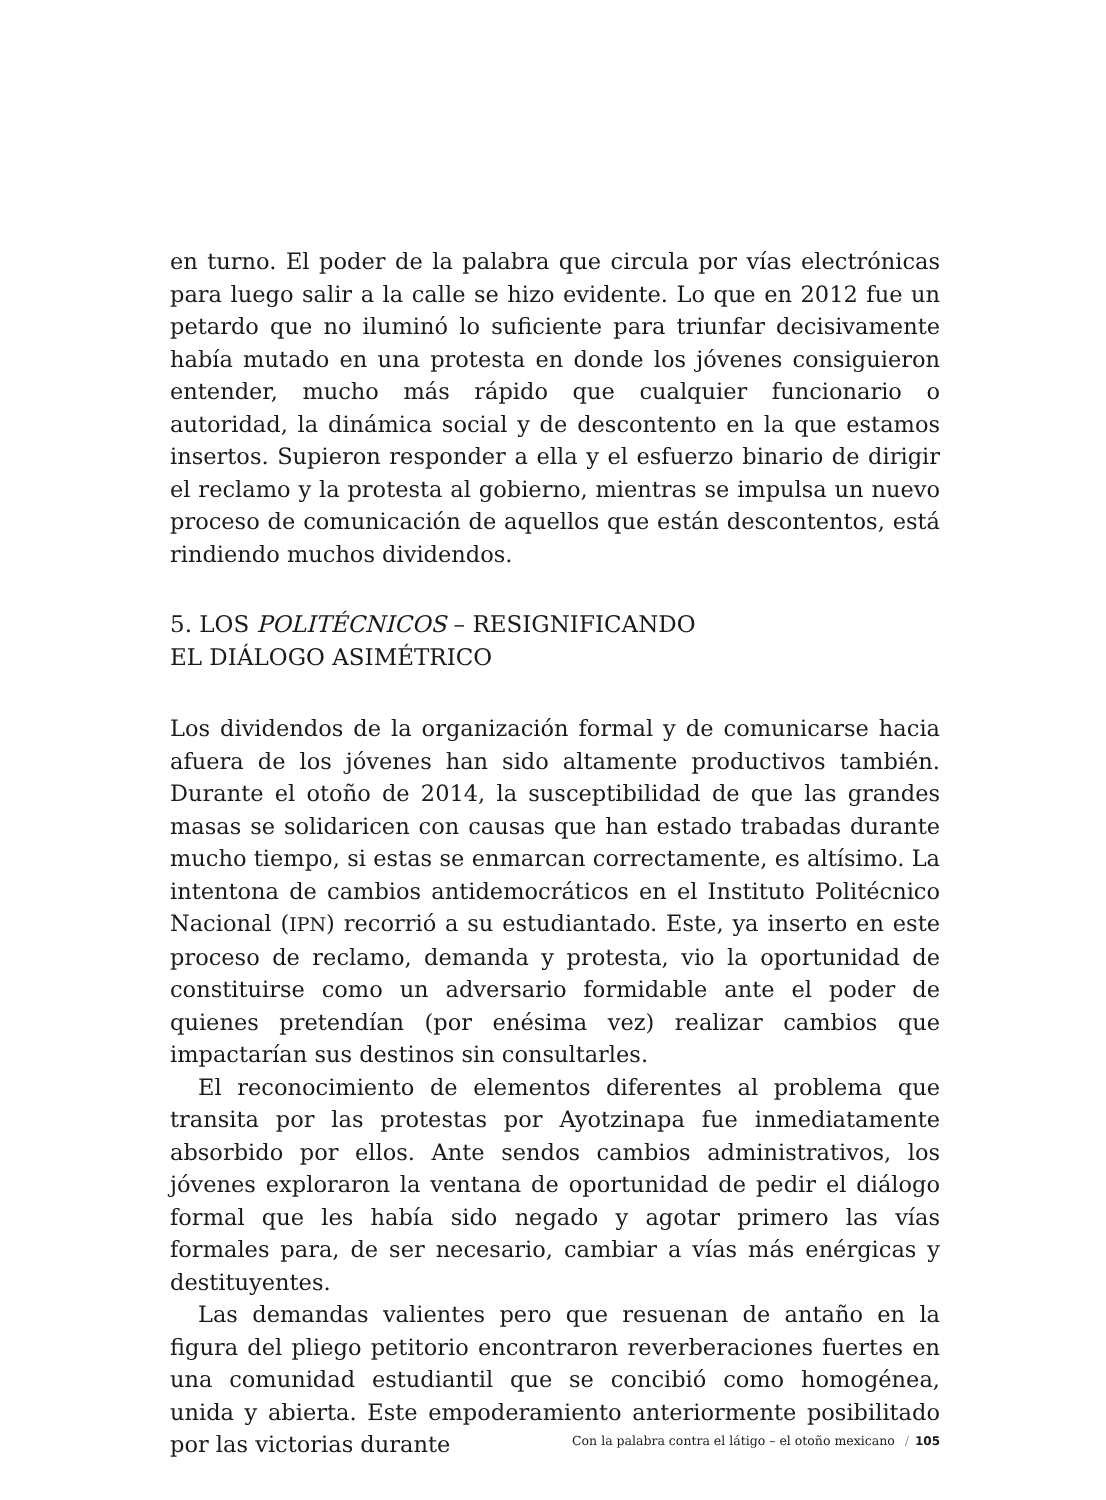en turno. El poder de la palabra que circula por vías electrónicas para luego salir a la calle se hizo evidente. Lo que en 2012 fue un petardo que no iluminó lo suficiente para triunfar decisivamente había mutado en una protesta en donde los jóvenes consiguieron entender, mucho más rápido que cualquier funcionario o autoridad, la dinámica social y de descontento en la que estamos insertos. Supieron responder a ella y el esfuerzo binario de dirigir el reclamo y la protesta al gobierno, mientras se impulsa un nuevo proceso de comunicación de aquellos que están descontentos, está rindiendo muchos dividendos.
5. LOS POLITÉCNICOS – RESIGNIFICANDO
EL DIÁLOGO ASIMÉTRICO
Los dividendos de la organización formal y de comunicarse hacia afuera de los jóvenes han sido altamente productivos también. Durante el otoño de 2014, la susceptibilidad de que las grandes masas se solidaricen con causas que han estado trabadas durante mucho tiempo, si estas se enmarcan correctamente, es altísimo. La intentona de cambios antidemocráticos en el Instituto Politécnico Nacional (IPN) recorrió a su estudiantado. Este, ya inserto en este proceso de reclamo, demanda y protesta, vio la oportunidad de constituirse como un adversario formidable ante el poder de quienes pretendían (por enésima vez) realizar cambios que impactarían sus destinos sin consultarles.
El reconocimiento de elementos diferentes al problema que transita por las protestas por Ayotzinapa fue inmediatamente absorbido por ellos. Ante sendos cambios administrativos, los jóvenes exploraron la ventana de oportunidad de pedir el diálogo formal que les había sido negado y agotar primero las vías formales para, de ser necesario, cambiar a vías más enérgicas y destituyentes.
Las demandas valientes pero que resuenan de antaño en la figura del pliego petitorio encontraron reverberaciones fuertes en una comunidad estudiantil que se concibió como homogénea, unida y abierta. Este empoderamiento anteriormente posibilitado por las victorias durante
Con la palabra contra el látigo – el otoño mexicano / 105